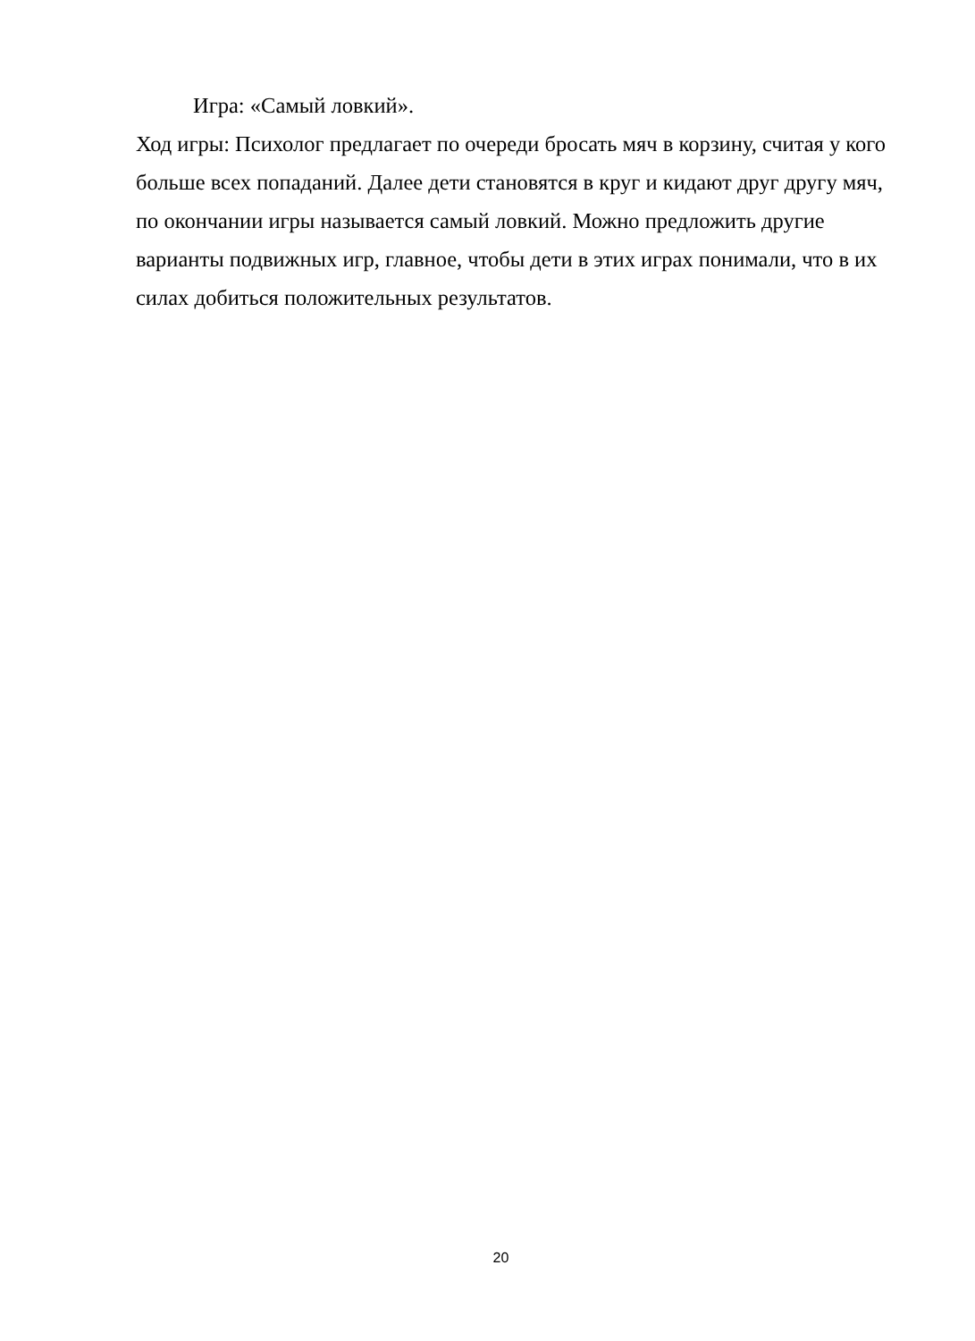Игра: «Самый ловкий».
Ход игры: Психолог предлагает по очереди бросать мяч в корзину, считая у кого больше всех попаданий. Далее дети становятся в круг и кидают друг другу мяч, по окончании игры называется самый ловкий. Можно предложить другие варианты подвижных игр, главное, чтобы дети в этих играх понимали, что в их силах добиться положительных результатов.
20